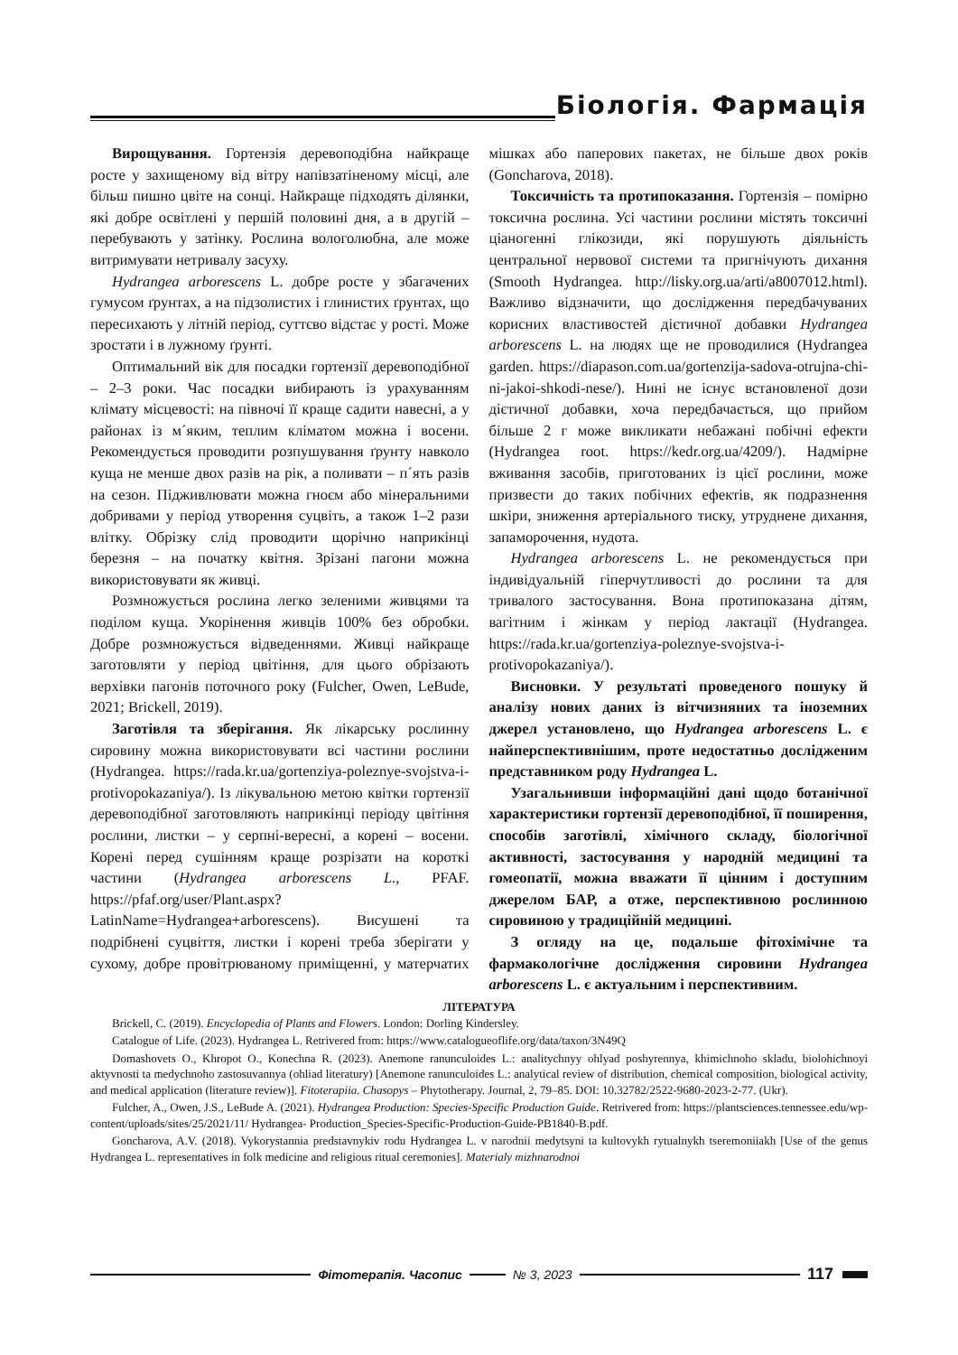Біологія. Фармація
Вирощування. Гортензія деревоподібна найкраще росте у захищеному від вітру напівзатіненому місці, але більш пишно цвіте на сонці. Найкраще підходять ділянки, які добре освітлені у першій половині дня, а в другій – перебувають у затінку. Рослина вологолюбна, але може витримувати нетривалу засуху.
Hydrangea arborescens L. добре росте у збагачених гумусом ґрунтах, а на підзолистих і глинистих ґрунтах, що пересихають у літній період, суттєво відстає у рості. Може зростати і в лужному ґрунті.
Оптимальний вік для посадки гортензії деревоподібної – 2–3 роки. Час посадки вибирають із урахуванням клімату місцевості: на півночі її краще садити навесні, а у районах із м´яким, теплим кліматом можна і восени. Рекомендується проводити розпушування ґрунту навколо куща не менше двох разів на рік, а поливати – п´ять разів на сезон. Підживлювати можна гноєм або мінеральними добривами у період утворення суцвіть, а також 1–2 рази влітку. Обрізку слід проводити щорічно наприкінці березня – на початку квітня. Зрізані пагони можна використовувати як живці.
Розмножується рослина легко зеленими живцями та поділом куща. Укорінення живців 100% без обробки. Добре розмножується відведеннями. Живці найкраще заготовляти у період цвітіння, для цього обрізають верхівки пагонів поточного року (Fulcher, Owen, LeBude, 2021; Brickell, 2019).
Заготівля та зберігання. Як лікарську рослинну сировину можна використовувати всі частини рослини (Hydrangea. https://rada.kr.ua/gortenziya-poleznye-svojstva-i-protivopokazaniya/). Із лікувальною метою квітки гортензії деревоподібної заготовляють наприкінці періоду цвітіння рослини, листки – у серпні-вересні, а корені – восени. Корені перед сушінням краще розрізати на короткі частини (Hydrangea arborescens L., PFAF. https://pfaf.org/user/Plant.aspx?LatinName=Hydrangea+arborescens). Висушені та подрібнені суцвіття, листки і корені треба зберігати у сухому, добре провітрюваному приміщенні, у матерчатих мішках або паперових пакетах, не більше двох років (Goncharova, 2018).
Токсичність та протипоказання. Гортензія – помірно токсична рослина. Усі частини рослини містять токсичні ціаногенні глікозиди, які порушують діяльність центральної нервової системи та пригнічують дихання (Smooth Hydrangea. http://lisky.org.ua/arti/a8007012.html). Важливо відзначити, що дослідження передбачуваних корисних властивостей дієтичної добавки Hydrangea arborescens L. на людях ще не проводилися (Hydrangea garden. https://diapason.com.ua/gortenzija-sadova-otrujna-chi-ni-jakoi-shkodi-nese/). Нині не існує встановленої дози дієтичної добавки, хоча передбачається, що прийом більше 2 г може викликати небажані побічні ефекти (Hydrangea root. https://kedr.org.ua/4209/). Надмірне вживання засобів, приготованих із цієї рослини, може призвести до таких побічних ефектів, як подразнення шкіри, зниження артеріального тиску, утруднене дихання, запаморочення, нудота.
Hydrangea arborescens L. не рекомендується при індивідуальній гіперчутливості до рослини та для тривалого застосування. Вона протипоказана дітям, вагітним і жінкам у період лактації (Hydrangea. https://rada.kr.ua/gortenziya-poleznye-svojstva-i-protivopokazaniya/).
Висновки. У результаті проведеного пошуку й аналізу нових даних із вітчизняних та іноземних джерел установлено, що Hydrangea arborescens L. є найперспективнішим, проте недостатньо дослідженим представником роду Hydrangea L.
Узагальнивши інформаційні дані щодо ботанічної характеристики гортензії деревоподібної, її поширення, способів заготівлі, хімічного складу, біологічної активності, застосування у народній медицині та гомеопатії, можна вважати її цінним і доступним джерелом БАР, а отже, перспективною рослинною сировиною у традиційній медицині.
З огляду на це, подальше фітохімічне та фармакологічне дослідження сировини Hydrangea arborescens L. є актуальним і перспективним.
ЛІТЕРАТУРА
Brickell, C. (2019). Encyclopedia of Plants and Flowers. London: Dorling Kindersley.
Catalogue of Life. (2023). Hydrangea L. Retrivered from: https://www.catalogueoflife.org/data/taxon/3N49Q
Domashovets O., Khropot O., Konechna R. (2023). Anemone ranunculoides L.: analitychnyy ohlyad poshyrennya, khimichnoho skladu, biolohichnoyi aktyvnosti ta medychnoho zastosuvannya (ohliad literatury) [Anemone ranunculoides L.: analytical review of distribution, chemical composition, biological activity, and medical application (literature review)]. Fitoterapiia. Chasopys – Phytotherapy. Journal, 2, 79–85. DOI: 10.32782/2522-9680-2023-2-77. (Ukr).
Fulcher, A., Owen, J.S., LeBude A. (2021). Hydrangea Production: Species-Specific Production Guide. Retrivered from: https://plantsciences.tennessee.edu/wp-content/uploads/sites/25/2021/11/ Hydrangea- Production_Species-Specific-Production-Guide-PB1840-B.pdf.
Goncharova, A.V. (2018). Vykorystannia predstavnykiv rodu Hydrangea L. v narodnii medytsyni ta kultovykh rytualnykh tseremoniiakh [Use of the genus Hydrangea L. representatives in folk medicine and religious ritual ceremonies]. Materialy mizhnarodnoi
Фітотерапія. Часопис № 3, 2023 117